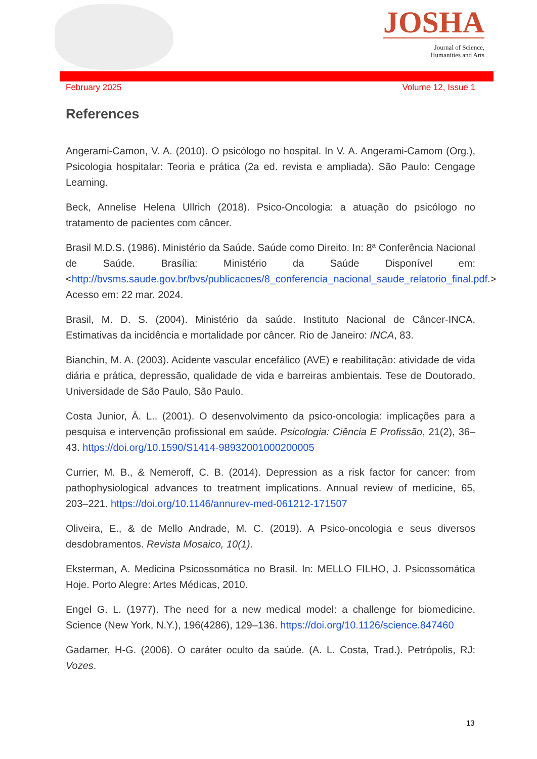JOSHA
Journal of Science,
Humanities and Arts
February 2025 Volume 12, Issue 1
References
Angerami-Camon, V. A. (2010). O psicólogo no hospital. In V. A. Angerami-Camom (Org.), Psicologia hospitalar: Teoria e prática (2a ed. revista e ampliada). São Paulo: Cengage Learning.
Beck, Annelise Helena Ullrich (2018). Psico-Oncologia: a atuação do psicólogo no tratamento de pacientes com câncer.
Brasil M.D.S. (1986). Ministério da Saúde. Saúde como Direito. In: 8ª Conferência Nacional de Saúde. Brasília: Ministério da Saúde Disponível em: <http://bvsms.saude.gov.br/bvs/publicacoes/8_conferencia_nacional_saude_relatorio_final.pdf.> Acesso em: 22 mar. 2024.
Brasil, M. D. S. (2004). Ministério da saúde. Instituto Nacional de Câncer-INCA, Estimativas da incidência e mortalidade por câncer. Rio de Janeiro: INCA, 83.
Bianchin, M. A. (2003). Acidente vascular encefálico (AVE) e reabilitação: atividade de vida diária e prática, depressão, qualidade de vida e barreiras ambientais. Tese de Doutorado, Universidade de São Paulo, São Paulo.
Costa Junior, Á. L.. (2001). O desenvolvimento da psico-oncologia: implicações para a pesquisa e intervenção profissional em saúde. Psicologia: Ciência E Profissão, 21(2), 36–43. https://doi.org/10.1590/S1414-98932001000200005
Currier, M. B., & Nemeroff, C. B. (2014). Depression as a risk factor for cancer: from pathophysiological advances to treatment implications. Annual review of medicine, 65, 203–221. https://doi.org/10.1146/annurev-med-061212-171507
Oliveira, E., & de Mello Andrade, M. C. (2019). A Psico-oncologia e seus diversos desdobramentos. Revista Mosaico, 10(1).
Eksterman, A. Medicina Psicossomática no Brasil. In: MELLO FILHO, J. Psicossomática Hoje. Porto Alegre: Artes Médicas, 2010.
Engel G. L. (1977). The need for a new medical model: a challenge for biomedicine. Science (New York, N.Y.), 196(4286), 129–136. https://doi.org/10.1126/science.847460
Gadamer, H-G. (2006). O caráter oculto da saúde. (A. L. Costa, Trad.). Petrópolis, RJ: Vozes.
13